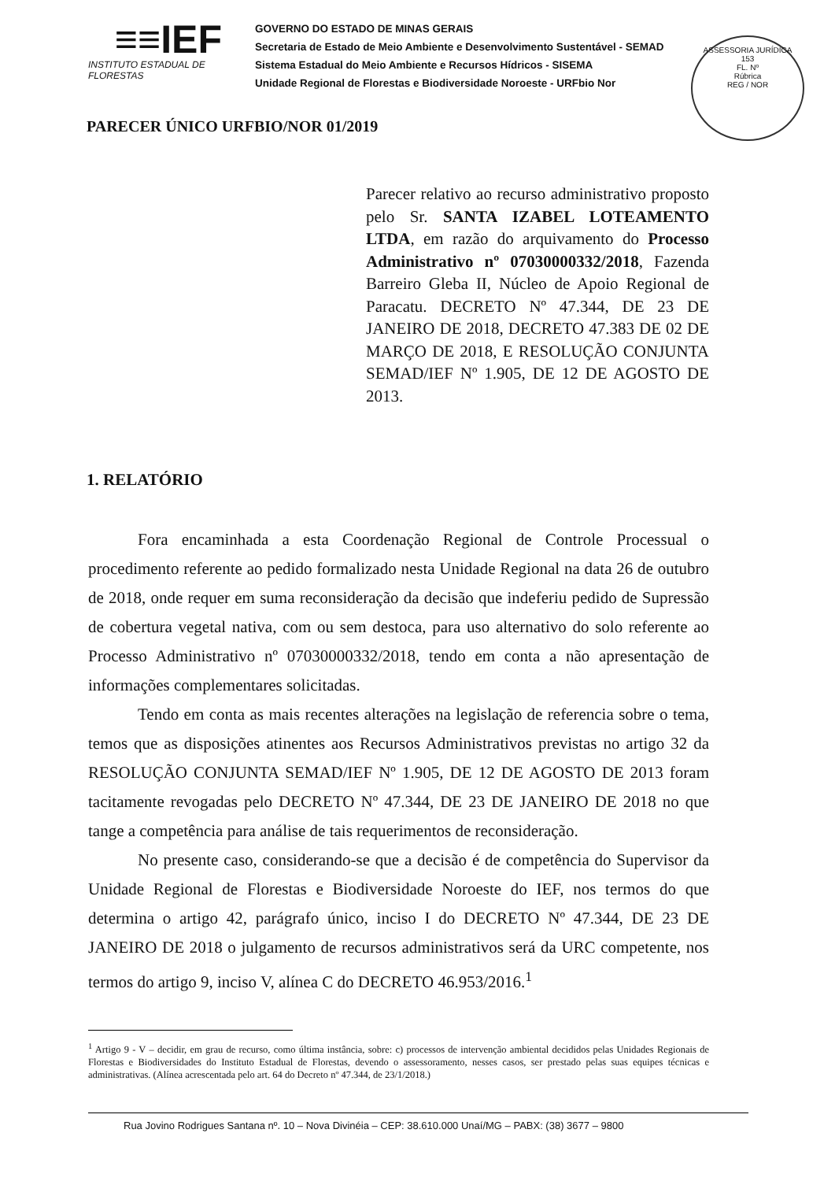≡≡IEF
INSTITUTO ESTADUAL DE FLORESTAS
GOVERNO DO ESTADO DE MINAS GERAIS
Secretaria de Estado de Meio Ambiente e Desenvolvimento Sustentável - SEMAD
Sistema Estadual do Meio Ambiente e Recursos Hídricos - SISEMA
Unidade Regional de Florestas e Biodiversidade Noroeste - URFbio Nor
ASSESSORIA JURÍDICA
153
FL. Nº
Rúbrica
REG / NOR
PARECER ÚNICO URFBIO/NOR 01/2019
Parecer relativo ao recurso administrativo proposto pelo Sr. SANTA IZABEL LOTEAMENTO LTDA, em razão do arquivamento do Processo Administrativo nº 07030000332/2018, Fazenda Barreiro Gleba II, Núcleo de Apoio Regional de Paracatu. DECRETO Nº 47.344, DE 23 DE JANEIRO DE 2018, DECRETO 47.383 DE 02 DE MARÇO DE 2018, E RESOLUÇÃO CONJUNTA SEMAD/IEF Nº 1.905, DE 12 DE AGOSTO DE 2013.
1. RELATÓRIO
Fora encaminhada a esta Coordenação Regional de Controle Processual o procedimento referente ao pedido formalizado nesta Unidade Regional na data 26 de outubro de 2018, onde requer em suma reconsideração da decisão que indeferiu pedido de Supressão de cobertura vegetal nativa, com ou sem destoca, para uso alternativo do solo referente ao Processo Administrativo nº 07030000332/2018, tendo em conta a não apresentação de informações complementares solicitadas.
Tendo em conta as mais recentes alterações na legislação de referencia sobre o tema, temos que as disposições atinentes aos Recursos Administrativos previstas no artigo 32 da RESOLUÇÃO CONJUNTA SEMAD/IEF Nº 1.905, DE 12 DE AGOSTO DE 2013 foram tacitamente revogadas pelo DECRETO Nº 47.344, DE 23 DE JANEIRO DE 2018 no que tange a competência para análise de tais requerimentos de reconsideração.
No presente caso, considerando-se que a decisão é de competência do Supervisor da Unidade Regional de Florestas e Biodiversidade Noroeste do IEF, nos termos do que determina o artigo 42, parágrafo único, inciso I do DECRETO Nº 47.344, DE 23 DE JANEIRO DE 2018 o julgamento de recursos administrativos será da URC competente, nos termos do artigo 9, inciso V, alínea C do DECRETO 46.953/2016.<sup>1</sup>
<sup>1</sup> Artigo 9 - V – decidir, em grau de recurso, como última instância, sobre: c) processos de intervenção ambiental decididos pelas Unidades Regionais de Florestas e Biodiversidades do Instituto Estadual de Florestas, devendo o assessoramento, nesses casos, ser prestado pelas suas equipes técnicas e administrativas. (Alínea acrescentada pelo art. 64 do Decreto nº 47.344, de 23/1/2018.)
Rua Jovino Rodrigues Santana nº. 10 – Nova Divinéia – CEP: 38.610.000 Unaí/MG – PABX: (38) 3677 – 9800